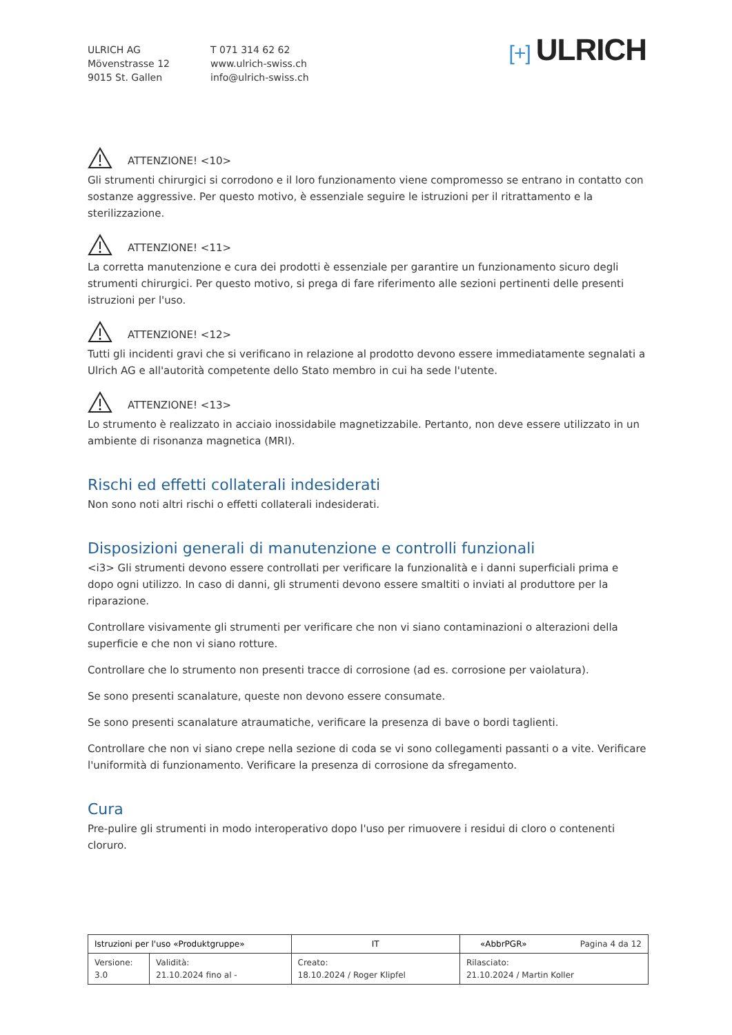ULRICH AG
Mövenstrasse 12
9015 St. Gallen
T 071 314 62 62
www.ulrich-swiss.ch
info@ulrich-swiss.ch
[+] ULRICH
ATTENZIONE! <10>
Gli strumenti chirurgici si corrodono e il loro funzionamento viene compromesso se entrano in contatto con sostanze aggressive. Per questo motivo, è essenziale seguire le istruzioni per il ritrattamento e la sterilizzazione.
ATTENZIONE! <11>
La corretta manutenzione e cura dei prodotti è essenziale per garantire un funzionamento sicuro degli strumenti chirurgici. Per questo motivo, si prega di fare riferimento alle sezioni pertinenti delle presenti istruzioni per l'uso.
ATTENZIONE! <12>
Tutti gli incidenti gravi che si verificano in relazione al prodotto devono essere immediatamente segnalati a Ulrich AG e all'autorità competente dello Stato membro in cui ha sede l'utente.
ATTENZIONE! <13>
Lo strumento è realizzato in acciaio inossidabile magnetizzabile. Pertanto, non deve essere utilizzato in un ambiente di risonanza magnetica (MRI).
Rischi ed effetti collaterali indesiderati
Non sono noti altri rischi o effetti collaterali indesiderati.
Disposizioni generali di manutenzione e controlli funzionali
<i3> Gli strumenti devono essere controllati per verificare la funzionalità e i danni superficiali prima e dopo ogni utilizzo. In caso di danni, gli strumenti devono essere smaltiti o inviati al produttore per la riparazione.
Controllare visivamente gli strumenti per verificare che non vi siano contaminazioni o alterazioni della superficie e che non vi siano rotture.
Controllare che lo strumento non presenti tracce di corrosione (ad es. corrosione per vaiolatura).
Se sono presenti scanalature, queste non devono essere consumate.
Se sono presenti scanalature atraumatiche, verificare la presenza di bave o bordi taglienti.
Controllare che non vi siano crepe nella sezione di coda se vi sono collegamenti passanti o a vite. Verificare l'uniformità di funzionamento. Verificare la presenza di corrosione da sfregamento.
Cura
Pre-pulire gli strumenti in modo interoperativo dopo l'uso per rimuovere i residui di cloro o contenenti cloruro.
| Istruzioni per l'uso «Produktgruppe» | | IT | «AbbrPGR» Pagina 4 da 12 |
| Versione: 3.0 | Validità: 21.10.2024 fino al - | Creato: 18.10.2024 / Roger Klipfel | Rilasciato: 21.10.2024 / Martin Koller |